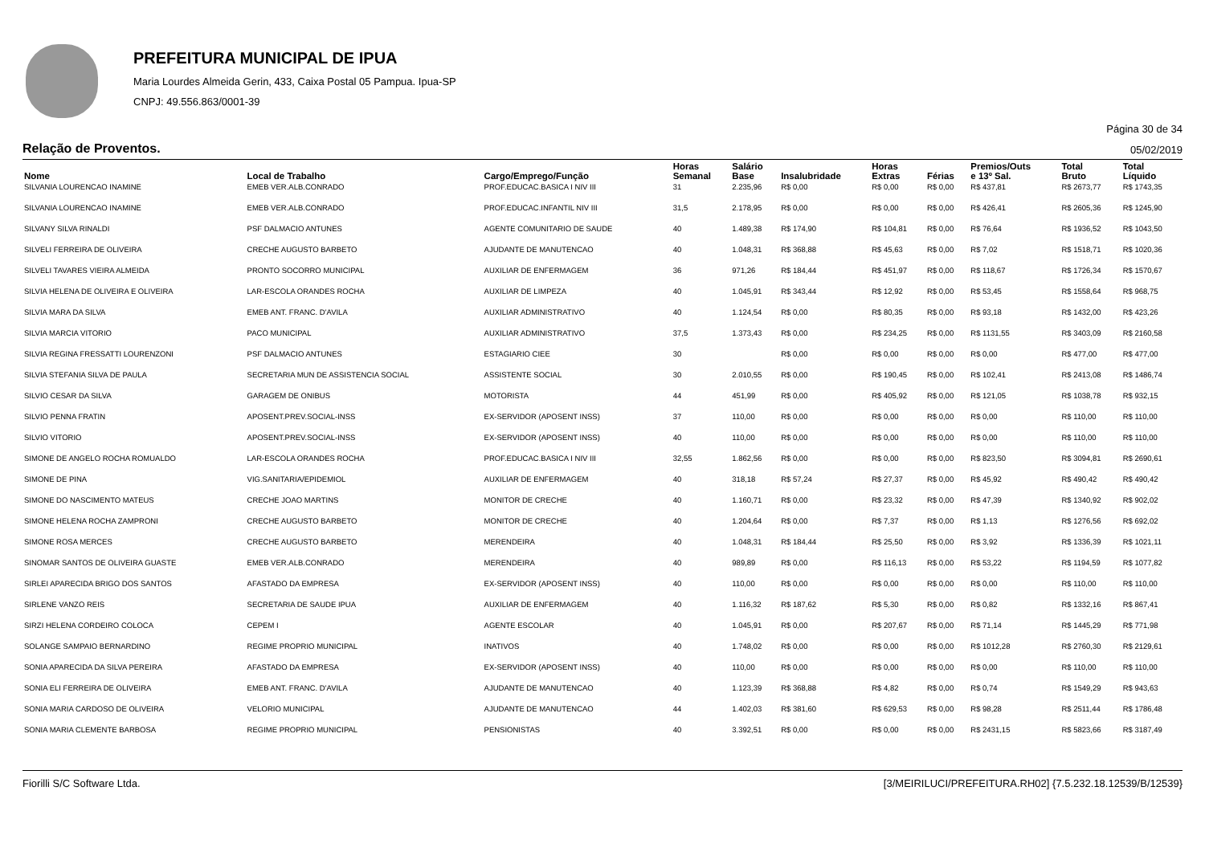PREFEITURA MUNICIPAL DE IPUA
Maria Lourdes Almeida Gerin, 433, Caixa Postal 05 Pampua. Ipua-SP
CNPJ: 49.556.863/0001-39
Página 30 de 34
Relação de Proventos. 05/02/2019
| Nome | Local de Trabalho | Cargo/Emprego/Função | Horas Semanal | Salário Base | Insalubridade | Horas Extras | Férias | Premios/Outs e 13º Sal. | Total Bruto | Total Líquido |
| --- | --- | --- | --- | --- | --- | --- | --- | --- | --- | --- |
| SILVANIA LOURENCAO INAMINE | EMEB VER.ALB.CONRADO | PROF.EDUCAC.BASICA I NIV III | 31 | 2.235,96 | R$ 0,00 | R$ 0,00 | R$ 0,00 | R$ 437,81 | R$ 2673,77 | R$ 1743,35 |
| SILVANIA LOURENCAO INAMINE | EMEB VER.ALB.CONRADO | PROF.EDUCAC.INFANTIL NIV III | 31,5 | 2.178,95 | R$ 0,00 | R$ 0,00 | R$ 0,00 | R$ 426,41 | R$ 2605,36 | R$ 1245,90 |
| SILVANY SILVA RINALDI | PSF DALMACIO ANTUNES | AGENTE COMUNITARIO DE SAUDE | 40 | 1.489,38 | R$ 174,90 | R$ 104,81 | R$ 0,00 | R$ 76,64 | R$ 1936,52 | R$ 1043,50 |
| SILVELI FERREIRA DE OLIVEIRA | CRECHE AUGUSTO BARBETO | AJUDANTE DE MANUTENCAO | 40 | 1.048,31 | R$ 368,88 | R$ 45,63 | R$ 0,00 | R$ 7,02 | R$ 1518,71 | R$ 1020,36 |
| SILVELI TAVARES VIEIRA ALMEIDA | PRONTO SOCORRO MUNICIPAL | AUXILIAR DE ENFERMAGEM | 36 | 971,26 | R$ 184,44 | R$ 451,97 | R$ 0,00 | R$ 118,67 | R$ 1726,34 | R$ 1570,67 |
| SILVIA HELENA DE OLIVEIRA E OLIVEIRA | LAR-ESCOLA ORANDES ROCHA | AUXILIAR DE LIMPEZA | 40 | 1.045,91 | R$ 343,44 | R$ 12,92 | R$ 0,00 | R$ 53,45 | R$ 1558,64 | R$ 968,75 |
| SILVIA MARA DA SILVA | EMEB ANT. FRANC. D'AVILA | AUXILIAR ADMINISTRATIVO | 40 | 1.124,54 | R$ 0,00 | R$ 80,35 | R$ 0,00 | R$ 93,18 | R$ 1432,00 | R$ 423,26 |
| SILVIA MARCIA VITORIO | PACO MUNICIPAL | AUXILIAR ADMINISTRATIVO | 37,5 | 1.373,43 | R$ 0,00 | R$ 234,25 | R$ 0,00 | R$ 1131,55 | R$ 3403,09 | R$ 2160,58 |
| SILVIA REGINA FRESSATTI LOURENZONI | PSF DALMACIO ANTUNES | ESTAGIARIO CIEE | 30 | | R$ 0,00 | R$ 0,00 | R$ 0,00 | R$ 0,00 | R$ 477,00 | R$ 477,00 |
| SILVIA STEFANIA SILVA DE PAULA | SECRETARIA MUN DE ASSISTENCIA SOCIAL | ASSISTENTE SOCIAL | 30 | 2.010,55 | R$ 0,00 | R$ 190,45 | R$ 0,00 | R$ 102,41 | R$ 2413,08 | R$ 1486,74 |
| SILVIO CESAR DA SILVA | GARAGEM DE ONIBUS | MOTORISTA | 44 | 451,99 | R$ 0,00 | R$ 405,92 | R$ 0,00 | R$ 121,05 | R$ 1038,78 | R$ 932,15 |
| SILVIO PENNA FRATIN | APOSENT.PREV.SOCIAL-INSS | EX-SERVIDOR (APOSENT INSS) | 37 | 110,00 | R$ 0,00 | R$ 0,00 | R$ 0,00 | R$ 0,00 | R$ 110,00 | R$ 110,00 |
| SILVIO VITORIO | APOSENT.PREV.SOCIAL-INSS | EX-SERVIDOR (APOSENT INSS) | 40 | 110,00 | R$ 0,00 | R$ 0,00 | R$ 0,00 | R$ 0,00 | R$ 110,00 | R$ 110,00 |
| SIMONE DE ANGELO ROCHA ROMUALDO | LAR-ESCOLA ORANDES ROCHA | PROF.EDUCAC.BASICA I NIV III | 32,55 | 1.862,56 | R$ 0,00 | R$ 0,00 | R$ 0,00 | R$ 823,50 | R$ 3094,81 | R$ 2690,61 |
| SIMONE DE PINA | VIG.SANITARIA/EPIDEMIOL | AUXILIAR DE ENFERMAGEM | 40 | 318,18 | R$ 57,24 | R$ 27,37 | R$ 0,00 | R$ 45,92 | R$ 490,42 | R$ 490,42 |
| SIMONE DO NASCIMENTO MATEUS | CRECHE JOAO MARTINS | MONITOR DE CRECHE | 40 | 1.160,71 | R$ 0,00 | R$ 23,32 | R$ 0,00 | R$ 47,39 | R$ 1340,92 | R$ 902,02 |
| SIMONE HELENA ROCHA ZAMPRONI | CRECHE AUGUSTO BARBETO | MONITOR DE CRECHE | 40 | 1.204,64 | R$ 0,00 | R$ 7,37 | R$ 0,00 | R$ 1,13 | R$ 1276,56 | R$ 692,02 |
| SIMONE ROSA MERCES | CRECHE AUGUSTO BARBETO | MERENDEIRA | 40 | 1.048,31 | R$ 184,44 | R$ 25,50 | R$ 0,00 | R$ 3,92 | R$ 1336,39 | R$ 1021,11 |
| SINOMAR SANTOS DE OLIVEIRA GUASTE | EMEB VER.ALB.CONRADO | MERENDEIRA | 40 | 989,89 | R$ 0,00 | R$ 116,13 | R$ 0,00 | R$ 53,22 | R$ 1194,59 | R$ 1077,82 |
| SIRLEI APARECIDA BRIGO DOS SANTOS | AFASTADO DA EMPRESA | EX-SERVIDOR (APOSENT INSS) | 40 | 110,00 | R$ 0,00 | R$ 0,00 | R$ 0,00 | R$ 0,00 | R$ 110,00 | R$ 110,00 |
| SIRLENE VANZO REIS | SECRETARIA DE SAUDE IPUA | AUXILIAR DE ENFERMAGEM | 40 | 1.116,32 | R$ 187,62 | R$ 5,30 | R$ 0,00 | R$ 0,82 | R$ 1332,16 | R$ 867,41 |
| SIRZI HELENA CORDEIRO COLOCA | CEPEM I | AGENTE ESCOLAR | 40 | 1.045,91 | R$ 0,00 | R$ 207,67 | R$ 0,00 | R$ 71,14 | R$ 1445,29 | R$ 771,98 |
| SOLANGE SAMPAIO BERNARDINO | REGIME PROPRIO MUNICIPAL | INATIVOS | 40 | 1.748,02 | R$ 0,00 | R$ 0,00 | R$ 0,00 | R$ 1012,28 | R$ 2760,30 | R$ 2129,61 |
| SONIA APARECIDA DA SILVA PEREIRA | AFASTADO DA EMPRESA | EX-SERVIDOR (APOSENT INSS) | 40 | 110,00 | R$ 0,00 | R$ 0,00 | R$ 0,00 | R$ 0,00 | R$ 110,00 | R$ 110,00 |
| SONIA ELI FERREIRA DE OLIVEIRA | EMEB ANT. FRANC. D'AVILA | AJUDANTE DE MANUTENCAO | 40 | 1.123,39 | R$ 368,88 | R$ 4,82 | R$ 0,00 | R$ 0,74 | R$ 1549,29 | R$ 943,63 |
| SONIA MARIA CARDOSO DE OLIVEIRA | VELORIO MUNICIPAL | AJUDANTE DE MANUTENCAO | 44 | 1.402,03 | R$ 381,60 | R$ 629,53 | R$ 0,00 | R$ 98,28 | R$ 2511,44 | R$ 1786,48 |
| SONIA MARIA CLEMENTE BARBOSA | REGIME PROPRIO MUNICIPAL | PENSIONISTAS | 40 | 3.392,51 | R$ 0,00 | R$ 0,00 | R$ 0,00 | R$ 2431,15 | R$ 5823,66 | R$ 3187,49 |
Fiorilli S/C Software Ltda. [3/MEIRILUCI/PREFEITURA.RH02] {7.5.232.18.12539/B/12539}